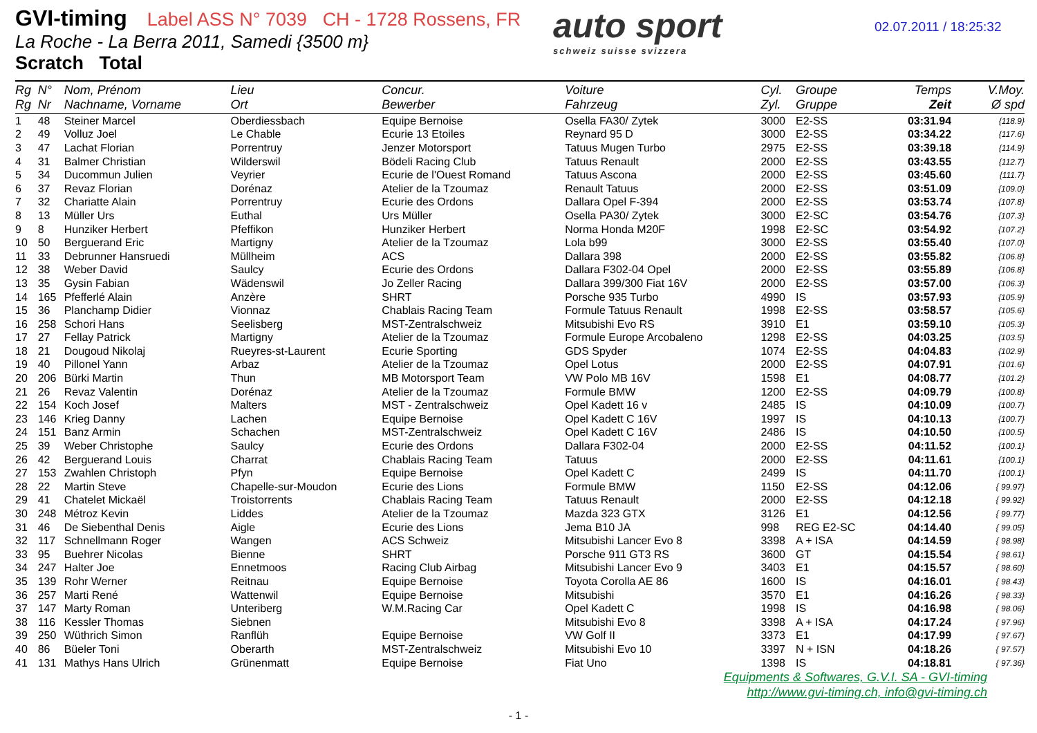GVI-timing Label ASS N° 7039 CH - 1728 Rossens, FR
La Roche - La Berra 2011, Samedi {3500 m}
Scratch Total
auto sport
schweiz suisse svizzera
02.07.2011 / 18:25:32
| Rg Rg | N° Nr | Nom, Prénom Nachname, Vorname | Lieu Ort | Concur. Bewerber | Voiture Fahrzeug | Cyl. Zyl. | Groupe Gruppe | Temps Zeit | V.Moy. Ø spd |
| --- | --- | --- | --- | --- | --- | --- | --- | --- | --- |
| 1 | 48 | Steiner Marcel | Oberdiessbach | Equipe Bernoise | Osella FA30/ Zytek | 3000 | E2-SS | 03:31.94 | {118.9} |
| 2 | 49 | Volluz Joel | Le Chable | Ecurie 13 Etoiles | Reynard 95 D | 3000 | E2-SS | 03:34.22 | {117.6} |
| 3 | 47 | Lachat Florian | Porrentruy | Jenzer Motorsport | Tatuus Mugen Turbo | 2975 | E2-SS | 03:39.18 | {114.9} |
| 4 | 31 | Balmer Christian | Wilderswil | Bödeli Racing Club | Tatuus Renault | 2000 | E2-SS | 03:43.55 | {112.7} |
| 5 | 34 | Ducommun Julien | Veyrier | Ecurie de l'Ouest Romand | Tatuus Ascona | 2000 | E2-SS | 03:45.60 | {111.7} |
| 6 | 37 | Revaz Florian | Dorénaz | Atelier de la Tzoumaz | Renault Tatuus | 2000 | E2-SS | 03:51.09 | {109.0} |
| 7 | 32 | Chariatte Alain | Porrentruy | Ecurie des Ordons | Dallara Opel F-394 | 2000 | E2-SS | 03:53.74 | {107.8} |
| 8 | 13 | Müller Urs | Euthal | Urs Müller | Osella PA30/ Zytek | 3000 | E2-SC | 03:54.76 | {107.3} |
| 9 | 8 | Hunziker Herbert | Pfeffikon | Hunziker Herbert | Norma Honda M20F | 1998 | E2-SC | 03:54.92 | {107.2} |
| 10 | 50 | Berguerand Eric | Martigny | Atelier de la Tzoumaz | Lola b99 | 3000 | E2-SS | 03:55.40 | {107.0} |
| 11 | 33 | Debrunner Hansruedi | Müllheim | ACS | Dallara 398 | 2000 | E2-SS | 03:55.82 | {106.8} |
| 12 | 38 | Weber David | Saulcy | Ecurie des Ordons | Dallara F302-04 Opel | 2000 | E2-SS | 03:55.89 | {106.8} |
| 13 | 35 | Gysin Fabian | Wädenswil | Jo Zeller Racing | Dallara 399/300 Fiat 16V | 2000 | E2-SS | 03:57.00 | {106.3} |
| 14 | 165 | Pfefferlé Alain | Anzère | SHRT | Porsche 935 Turbo | 4990 | IS | 03:57.93 | {105.9} |
| 15 | 36 | Planchamp Didier | Vionnaz | Chablais Racing Team | Formule Tatuus Renault | 1998 | E2-SS | 03:58.57 | {105.6} |
| 16 | 258 | Schori Hans | Seelisberg | MST-Zentralschweiz | Mitsubishi Evo RS | 3910 | E1 | 03:59.10 | {105.3} |
| 17 | 27 | Fellay Patrick | Martigny | Atelier de la Tzoumaz | Formule Europe Arcobaleno | 1298 | E2-SS | 04:03.25 | {103.5} |
| 18 | 21 | Dougoud Nikolaj | Rueyres-st-Laurent | Ecurie Sporting | GDS Spyder | 1074 | E2-SS | 04:04.83 | {102.9} |
| 19 | 40 | Pillonel Yann | Arbaz | Atelier de la Tzoumaz | Opel Lotus | 2000 | E2-SS | 04:07.91 | {101.6} |
| 20 | 206 | Bürki Martin | Thun | MB Motorsport Team | VW Polo MB 16V | 1598 | E1 | 04:08.77 | {101.2} |
| 21 | 26 | Revaz Valentin | Dorénaz | Atelier de la Tzoumaz | Formule BMW | 1200 | E2-SS | 04:09.79 | {100.8} |
| 22 | 154 | Koch Josef | Malters | MST - Zentralschweiz | Opel Kadett 16 v | 2485 | IS | 04:10.09 | {100.7} |
| 23 | 146 | Krieg Danny | Lachen | Equipe Bernoise | Opel Kadett C 16V | 1997 | IS | 04:10.13 | {100.7} |
| 24 | 151 | Banz Armin | Schachen | MST-Zentralschweiz | Opel Kadett C 16V | 2486 | IS | 04:10.50 | {100.5} |
| 25 | 39 | Weber Christophe | Saulcy | Ecurie des Ordons | Dallara F302-04 | 2000 | E2-SS | 04:11.52 | {100.1} |
| 26 | 42 | Berguerand Louis | Charrat | Chablais Racing Team | Tatuus | 2000 | E2-SS | 04:11.61 | {100.1} |
| 27 | 153 | Zwahlen Christoph | Pfyn | Equipe Bernoise | Opel Kadett C | 2499 | IS | 04:11.70 | {100.1} |
| 28 | 22 | Martin Steve | Chapelle-sur-Moudon | Ecurie des Lions | Formule BMW | 1150 | E2-SS | 04:12.06 | { 99.97} |
| 29 | 41 | Chatelet Mickaël | Troistorrents | Chablais Racing Team | Tatuus Renault | 2000 | E2-SS | 04:12.18 | { 99.92} |
| 30 | 248 | Métroz Kevin | Liddes | Atelier de la Tzoumaz | Mazda 323 GTX | 3126 | E1 | 04:12.56 | { 99.77} |
| 31 | 46 | De Siebenthal Denis | Aigle | Ecurie des Lions | Jema B10 JA | 998 | REG E2-SC | 04:14.40 | { 99.05} |
| 32 | 117 | Schnellmann Roger | Wangen | ACS Schweiz | Mitsubishi Lancer Evo 8 | 3398 | A + ISA | 04:14.59 | { 98.98} |
| 33 | 95 | Buehrer Nicolas | Bienne | SHRT | Porsche 911 GT3 RS | 3600 | GT | 04:15.54 | { 98.61} |
| 34 | 247 | Halter Joe | Ennetmoos | Racing Club Airbag | Mitsubishi Lancer Evo 9 | 3403 | E1 | 04:15.57 | { 98.60} |
| 35 | 139 | Rohr Werner | Reitnau | Equipe Bernoise | Toyota Corolla AE 86 | 1600 | IS | 04:16.01 | { 98.43} |
| 36 | 257 | Marti René | Wattenwil | Equipe Bernoise | Mitsubishi | 3570 | E1 | 04:16.26 | { 98.33} |
| 37 | 147 | Marty Roman | Unteriberg | W.M.Racing Car | Opel Kadett C | 1998 | IS | 04:16.98 | { 98.06} |
| 38 | 116 | Kessler Thomas | Siebnen | | Mitsubishi Evo 8 | 3398 | A + ISA | 04:17.24 | { 97.96} |
| 39 | 250 | Wüthrich Simon | Ranflüh | Equipe Bernoise | VW Golf II | 3373 | E1 | 04:17.99 | { 97.67} |
| 40 | 86 | Büeler Toni | Oberarth | MST-Zentralschweiz | Mitsubishi Evo 10 | 3397 | N + ISN | 04:18.26 | { 97.57} |
| 41 | 131 | Mathys Hans Ulrich | Grünenmatt | Equipe Bernoise | Fiat Uno | 1398 | IS | 04:18.81 | { 97.36} |
Equipments & Softwares, G.V.I. SA - GVI-timing
http://www.gvi-timing.ch, info@gvi-timing.ch
- 1 -